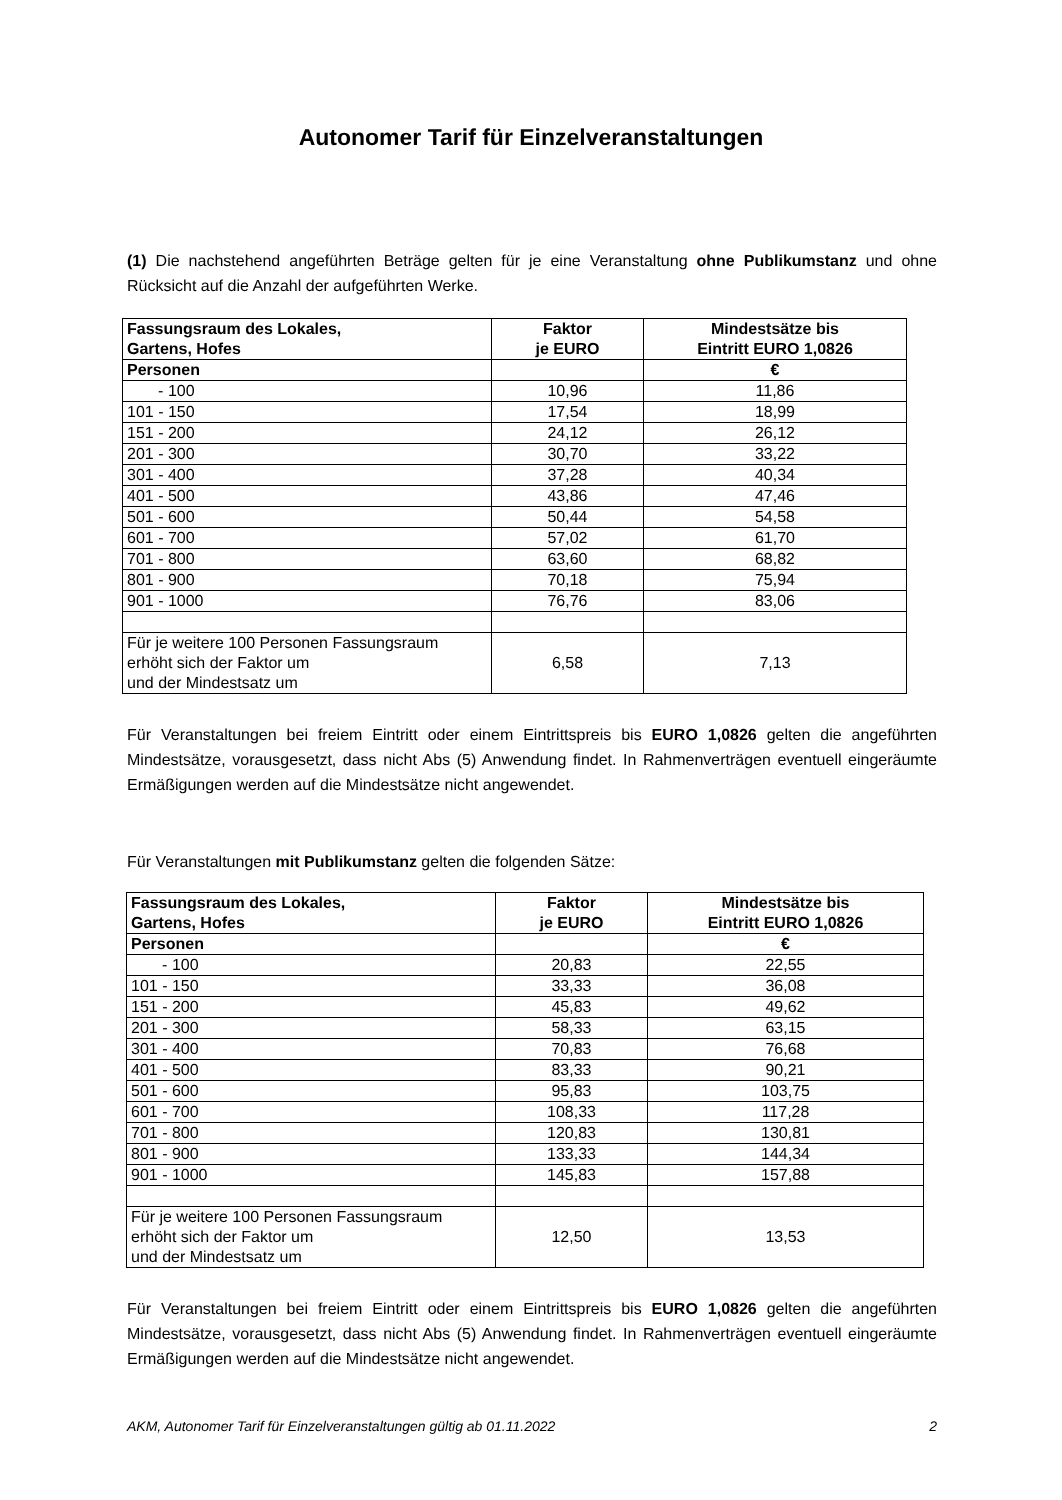Autonomer Tarif für Einzelveranstaltungen
(1) Die nachstehend angeführten Beträge gelten für je eine Veranstaltung ohne Publikumstanz und ohne Rücksicht auf die Anzahl der aufgeführten Werke.
| Fassungsraum des Lokales, Gartens, Hofes | Faktor je EURO | Mindestsätze bis Eintritt EURO 1,0826 |
| Personen | | € |
| - 100 | 10,96 | 11,86 |
| 101 - 150 | 17,54 | 18,99 |
| 151 - 200 | 24,12 | 26,12 |
| 201 - 300 | 30,70 | 33,22 |
| 301 - 400 | 37,28 | 40,34 |
| 401 - 500 | 43,86 | 47,46 |
| 501 - 600 | 50,44 | 54,58 |
| 601 - 700 | 57,02 | 61,70 |
| 701 - 800 | 63,60 | 68,82 |
| 801 - 900 | 70,18 | 75,94 |
| 901 - 1000 | 76,76 | 83,06 |
| Für je weitere 100 Personen Fassungsraum erhöht sich der Faktor um und der Mindestsatz um | 6,58 | 7,13 |
Für Veranstaltungen bei freiem Eintritt oder einem Eintrittspreis bis EURO 1,0826 gelten die angeführten Mindestsätze, vorausgesetzt, dass nicht Abs (5) Anwendung findet. In Rahmenverträgen eventuell eingeräumte Ermäßigungen werden auf die Mindestsätze nicht angewendet.
Für Veranstaltungen mit Publikumstanz gelten die folgenden Sätze:
| Fassungsraum des Lokales, Gartens, Hofes | Faktor je EURO | Mindestsätze bis Eintritt EURO 1,0826 |
| Personen | | € |
| - 100 | 20,83 | 22,55 |
| 101 - 150 | 33,33 | 36,08 |
| 151 - 200 | 45,83 | 49,62 |
| 201 - 300 | 58,33 | 63,15 |
| 301 - 400 | 70,83 | 76,68 |
| 401 - 500 | 83,33 | 90,21 |
| 501 - 600 | 95,83 | 103,75 |
| 601 - 700 | 108,33 | 117,28 |
| 701 - 800 | 120,83 | 130,81 |
| 801 - 900 | 133,33 | 144,34 |
| 901 - 1000 | 145,83 | 157,88 |
| Für je weitere 100 Personen Fassungsraum erhöht sich der Faktor um und der Mindestsatz um | 12,50 | 13,53 |
Für Veranstaltungen bei freiem Eintritt oder einem Eintrittspreis bis EURO 1,0826 gelten die angeführten Mindestsätze, vorausgesetzt, dass nicht Abs (5) Anwendung findet. In Rahmenverträgen eventuell eingeräumte Ermäßigungen werden auf die Mindestsätze nicht angewendet.
AKM, Autonomer Tarif für Einzelveranstaltungen gültig ab 01.11.2022 2